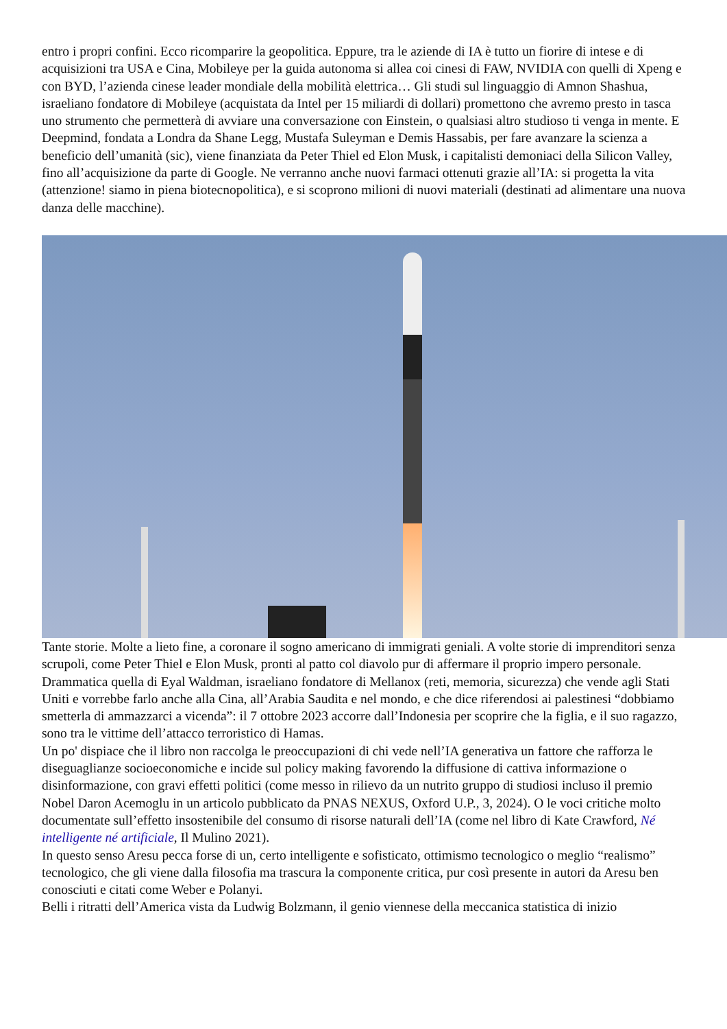entro i propri confini. Ecco ricomparire la geopolitica. Eppure, tra le aziende di IA è tutto un fiorire di intese e di acquisizioni tra USA e Cina, Mobileye per la guida autonoma si allea coi cinesi di FAW, NVIDIA con quelli di Xpeng e con BYD, l’azienda cinese leader mondiale della mobilità elettrica… Gli studi sul linguaggio di Amnon Shashua, israeliano fondatore di Mobileye (acquistata da Intel per 15 miliardi di dollari) promettono che avremo presto in tasca uno strumento che permetterà di avviare una conversazione con Einstein, o qualsiasi altro studioso ti venga in mente. E Deepmind, fondata a Londra da Shane Legg, Mustafa Suleyman e Demis Hassabis, per fare avanzare la scienza a beneficio dell’umanità (sic), viene finanziata da Peter Thiel ed Elon Musk, i capitalisti demoniaci della Silicon Valley, fino all’acquisizione da parte di Google. Ne verranno anche nuovi farmaci ottenuti grazie all’IA: si progetta la vita (attenzione! siamo in piena biotecnopolitica), e si scoprono milioni di nuovi materiali (destinati ad alimentare una nuova danza delle macchine).
Tante storie. Molte a lieto fine, a coronare il sogno americano di immigrati geniali. A volte storie di imprenditori senza scrupoli, come Peter Thiel e Elon Musk, pronti al patto col diavolo pur di affermare il proprio impero personale. Drammatica quella di Eyal Waldman, israeliano fondatore di Mellanox (reti, memoria, sicurezza) che vende agli Stati Uniti e vorrebbe farlo anche alla Cina, all’Arabia Saudita e nel mondo, e che dice riferendosi ai palestinesi “dobbiamo smetterla di ammazzarci a vicenda”: il 7 ottobre 2023 accorre dall’Indonesia per scoprire che la figlia, e il suo ragazzo, sono tra le vittime dell’attacco terroristico di Hamas.
Un po' dispiace che il libro non raccolga le preoccupazioni di chi vede nell’IA generativa un fattore che rafforza le diseguaglianze socioeconomiche e incide sul policy making favorendo la diffusione di cattiva informazione o disinformazione, con gravi effetti politici (come messo in rilievo da un nutrito gruppo di studiosi incluso il premio Nobel Daron Acemoglu in un articolo pubblicato da PNAS NEXUS, Oxford U.P., 3, 2024). O le voci critiche molto documentate sull’effetto insostenibile del consumo di risorse naturali dell’IA (come nel libro di Kate Crawford, Né intelligente né artificiale, Il Mulino 2021).
In questo senso Aresu pecca forse di un, certo intelligente e sofisticato, ottimismo tecnologico o meglio “realismo” tecnologico, che gli viene dalla filosofia ma trascura la componente critica, pur così presente in autori da Aresu ben conosciuti e citati come Weber e Polanyi.
Belli i ritratti dell’America vista da Ludwig Bolzmann, il genio viennese della meccanica statistica di inizio